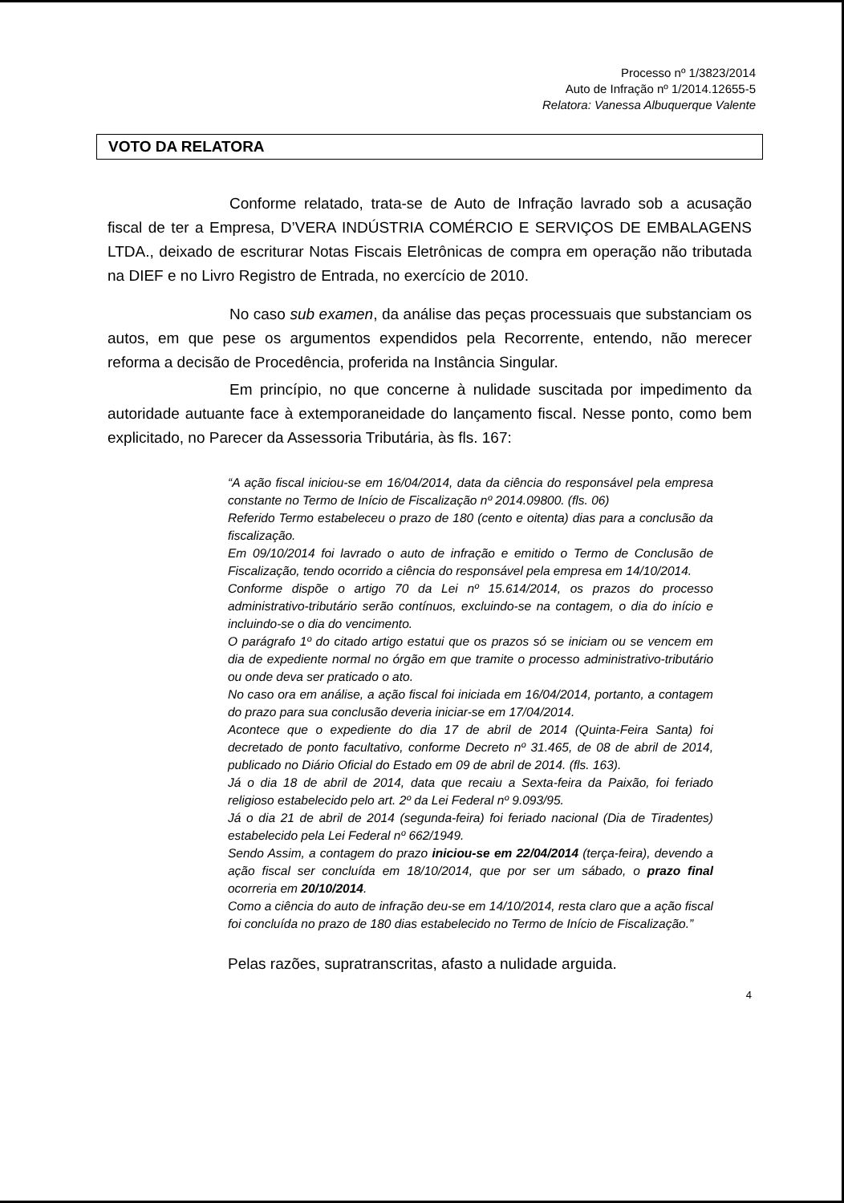Processo nº 1/3823/2014
Auto de Infração nº 1/2014.12655-5
Relatora: Vanessa Albuquerque Valente
VOTO DA RELATORA
Conforme relatado, trata-se de Auto de Infração lavrado sob a acusação fiscal de ter a Empresa, D’VERA INDÚSTRIA COMÉRCIO E SERVIÇOS DE EMBALAGENS LTDA., deixado de escriturar Notas Fiscais Eletrônicas de compra em operação não tributada na DIEF e no Livro Registro de Entrada, no exercício de 2010.
No caso sub examen, da análise das peças processuais que substanciam os autos, em que pese os argumentos expendidos pela Recorrente, entendo, não merecer reforma a decisão de Procedência, proferida na Instância Singular.
Em princípio, no que concerne à nulidade suscitada por impedimento da autoridade autuante face à extemporaneidade do lançamento fiscal. Nesse ponto, como bem explicitado, no Parecer da Assessoria Tributária, às fls. 167:
“A ação fiscal iniciou-se em 16/04/2014, data da ciência do responsável pela empresa constante no Termo de Início de Fiscalização nº 2014.09800. (fls. 06)
Referido Termo estabeleceu o prazo de 180 (cento e oitenta) dias para a conclusão da fiscalização.
Em 09/10/2014 foi lavrado o auto de infração e emitido o Termo de Conclusão de Fiscalização, tendo ocorrido a ciência do responsável pela empresa em 14/10/2014.
Conforme dispõe o artigo 70 da Lei nº 15.614/2014, os prazos do processo administrativo-tributário serão contínuos, excluindo-se na contagem, o dia do início e incluindo-se o dia do vencimento.
O parágrafo 1º do citado artigo estatui que os prazos só se iniciam ou se vencem em dia de expediente normal no órgão em que tramite o processo administrativo-tributário ou onde deva ser praticado o ato.
No caso ora em análise, a ação fiscal foi iniciada em 16/04/2014, portanto, a contagem do prazo para sua conclusão deveria iniciar-se em 17/04/2014.
Acontece que o expediente do dia 17 de abril de 2014 (Quinta-Feira Santa) foi decretado de ponto facultativo, conforme Decreto nº 31.465, de 08 de abril de 2014, publicado no Diário Oficial do Estado em 09 de abril de 2014. (fls. 163).
Já o dia 18 de abril de 2014, data que recaiu a Sexta-feira da Paixão, foi feriado religioso estabelecido pelo art. 2º da Lei Federal nº 9.093/95.
Já o dia 21 de abril de 2014 (segunda-feira) foi feriado nacional (Dia de Tiradentes) estabelecido pela Lei Federal nº 662/1949.
Sendo Assim, a contagem do prazo iniciou-se em 22/04/2014 (terça-feira), devendo a ação fiscal ser concluída em 18/10/2014, que por ser um sábado, o prazo final ocorreria em 20/10/2014.
Como a ciência do auto de infração deu-se em 14/10/2014, resta claro que a ação fiscal foi concluída no prazo de 180 dias estabelecido no Termo de Início de Fiscalização.”
Pelas razões, supratranscritas, afasto a nulidade arguida.
4